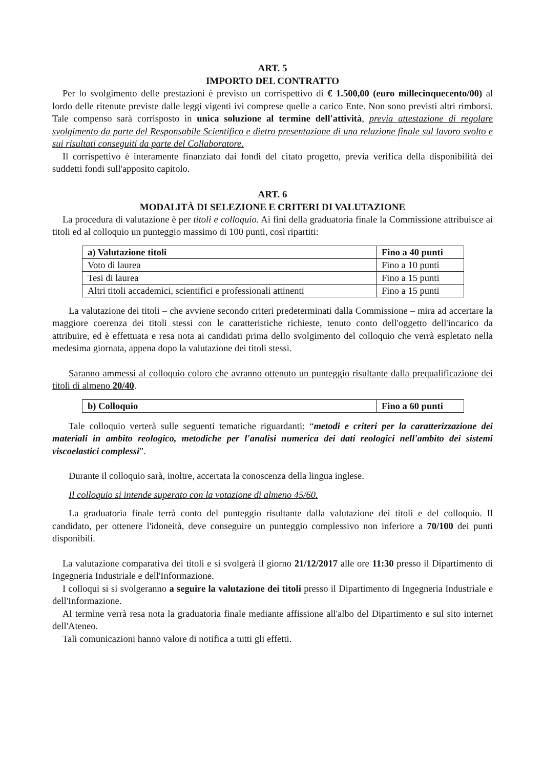ART. 5
IMPORTO DEL CONTRATTO
Per lo svolgimento delle prestazioni è previsto un corrispettivo di € 1.500,00 (euro millecinquecento/00) al lordo delle ritenute previste dalle leggi vigenti ivi comprese quelle a carico Ente. Non sono previsti altri rimborsi. Tale compenso sarà corrisposto in unica soluzione al termine dell'attività, previa attestazione di regolare svolgimento da parte del Responsabile Scientifico e dietro presentazione di una relazione finale sul lavoro svolto e sui risultati conseguiti da parte del Collaboratore.
Il corrispettivo è interamente finanziato dai fondi del citato progetto, previa verifica della disponibilità dei suddetti fondi sull'apposito capitolo.
ART. 6
MODALITÀ DI SELEZIONE E CRITERI DI VALUTAZIONE
La procedura di valutazione è per titoli e colloquio. Ai fini della graduatoria finale la Commissione attribuisce ai titoli ed al colloquio un punteggio massimo di 100 punti, così ripartiti:
| a) Valutazione titoli | Fino a 40 punti |
| Voto di laurea | Fino a 10 punti |
| Tesi di laurea | Fino a 15 punti |
| Altri titoli accademici, scientifici e professionali attinenti | Fino a 15 punti |
La valutazione dei titoli – che avviene secondo criteri predeterminati dalla Commissione – mira ad accertare la maggiore coerenza dei titoli stessi con le caratteristiche richieste, tenuto conto dell'oggetto dell'incarico da attribuire, ed è effettuata e resa nota ai candidati prima dello svolgimento del colloquio che verrà espletato nella medesima giornata, appena dopo la valutazione dei titoli stessi.
Saranno ammessi al colloquio coloro che avranno ottenuto un punteggio risultante dalla prequalificazione dei titoli di almeno 20/40.
| b) Colloquio | Fino a 60 punti |
Tale colloquio verterà sulle seguenti tematiche riguardanti: “metodi e criteri per la caratterizzazione dei materiali in ambito reologico, metodiche per l'analisi numerica dei dati reologici nell'ambito dei sistemi viscoelastici complessi”.
Durante il colloquio sarà, inoltre, accertata la conoscenza della lingua inglese.
Il colloquio si intende superato con la votazione di almeno 45/60.
La graduatoria finale terrà conto del punteggio risultante dalla valutazione dei titoli e del colloquio. Il candidato, per ottenere l'idoneità, deve conseguire un punteggio complessivo non inferiore a 70/100 dei punti disponibili.
La valutazione comparativa dei titoli e si svolgerà il giorno 21/12/2017 alle ore 11:30 presso il Dipartimento di Ingegneria Industriale e dell'Informazione.
I colloqui si si svolgeranno a seguire la valutazione dei titoli presso il Dipartimento di Ingegneria Industriale e dell'Informazione.
Al termine verrà resa nota la graduatoria finale mediante affissione all'albo del Dipartimento e sul sito internet dell'Ateneo.
Tali comunicazioni hanno valore di notifica a tutti gli effetti.